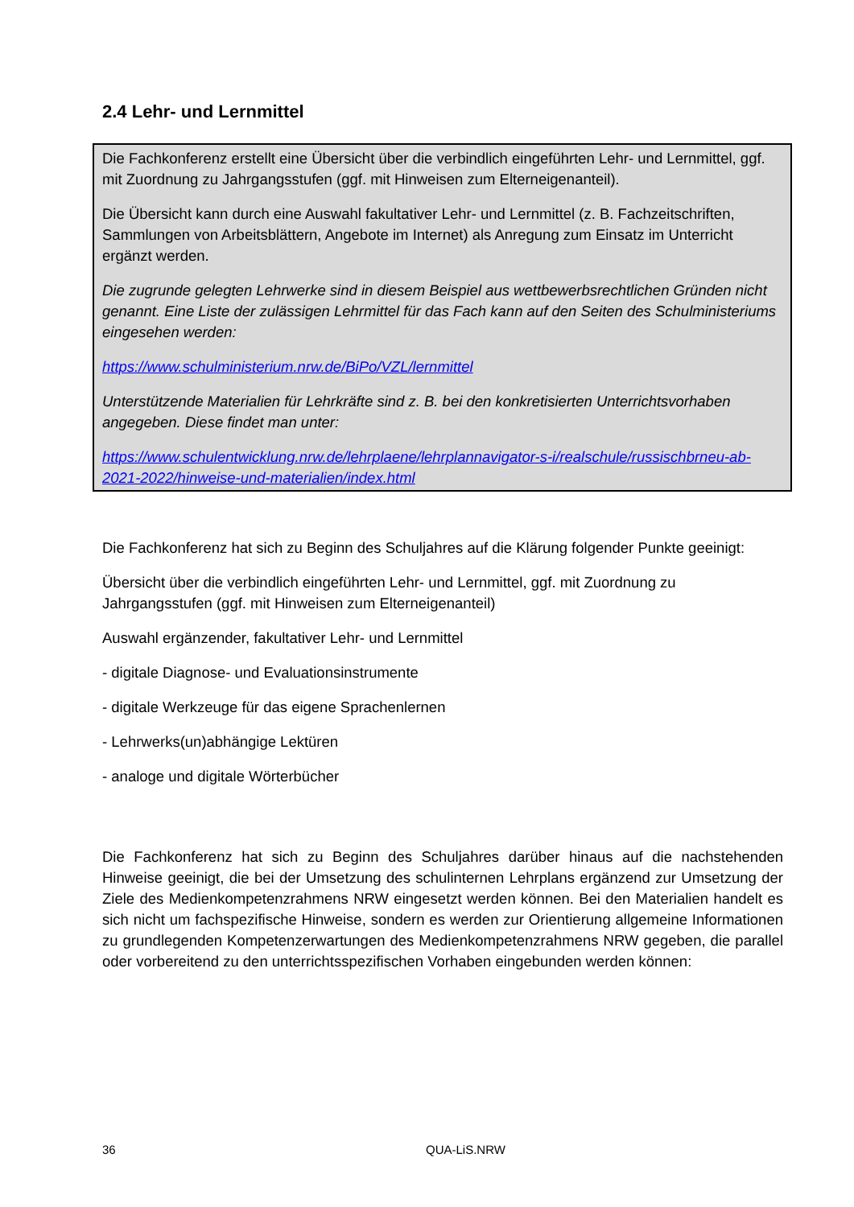2.4 Lehr- und Lernmittel
Die Fachkonferenz erstellt eine Übersicht über die verbindlich eingeführten Lehr- und Lernmittel, ggf. mit Zuordnung zu Jahrgangsstufen (ggf. mit Hinweisen zum Elterneigenanteil).
Die Übersicht kann durch eine Auswahl fakultativer Lehr- und Lernmittel (z. B. Fachzeitschriften, Sammlungen von Arbeitsblättern, Angebote im Internet) als Anregung zum Einsatz im Unterricht ergänzt werden.
Die zugrunde gelegten Lehrwerke sind in diesem Beispiel aus wettbewerbsrechtlichen Gründen nicht genannt. Eine Liste der zulässigen Lehrmittel für das Fach kann auf den Seiten des Schulministeriums eingesehen werden:
https://www.schulministerium.nrw.de/BiPo/VZL/lernmittel
Unterstützende Materialien für Lehrkräfte sind z. B. bei den konkretisierten Unterrichtsvorhaben angegeben. Diese findet man unter:
https://www.schulentwicklung.nrw.de/lehrplaene/lehrplannavigator-s-i/realschule/russischbrneu-ab-2021-2022/hinweise-und-materialien/index.html
Die Fachkonferenz hat sich zu Beginn des Schuljahres auf die Klärung folgender Punkte geeinigt:
Übersicht über die verbindlich eingeführten Lehr- und Lernmittel, ggf. mit Zuordnung zu Jahrgangsstufen (ggf. mit Hinweisen zum Elterneigenanteil)
Auswahl ergänzender, fakultativer Lehr- und Lernmittel
- digitale Diagnose- und Evaluationsinstrumente
- digitale Werkzeuge für das eigene Sprachenlernen
- Lehrwerks(un)abhängige Lektüren
- analoge und digitale Wörterbücher
Die Fachkonferenz hat sich zu Beginn des Schuljahres darüber hinaus auf die nachstehenden Hinweise geeinigt, die bei der Umsetzung des schulinternen Lehrplans ergänzend zur Umsetzung der Ziele des Medienkompetenzrahmens NRW eingesetzt werden können. Bei den Materialien handelt es sich nicht um fachspezifische Hinweise, sondern es werden zur Orientierung allgemeine Informationen zu grundlegenden Kompetenzerwartungen des Medienkompetenzrahmens NRW gegeben, die parallel oder vorbereitend zu den unterrichtsspezifischen Vorhaben eingebunden werden können:
36 QUA-LiS.NRW